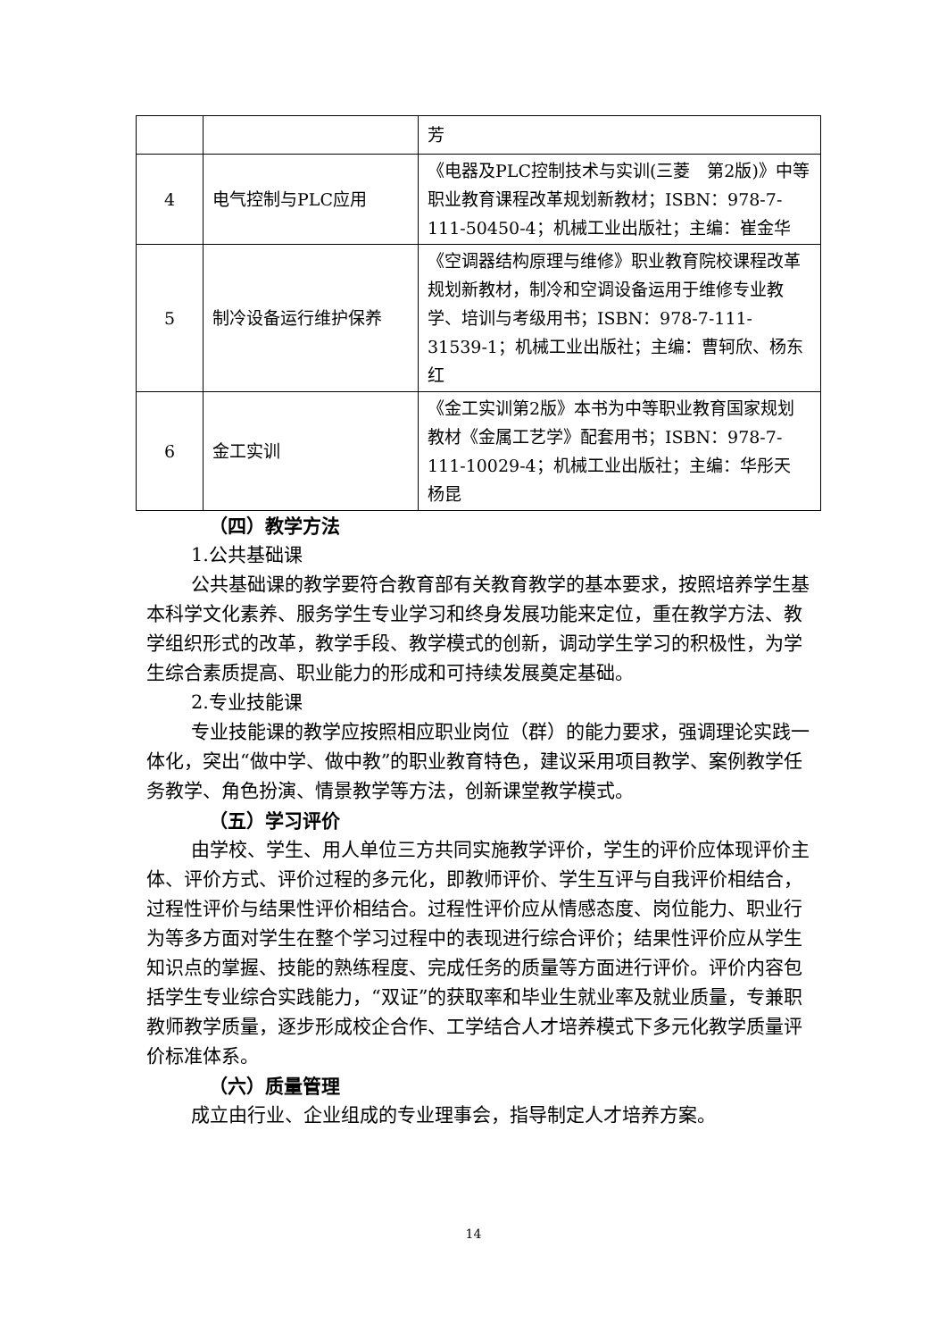| | | 芳 |
| 4 | 电气控制与PLC应用 | 《电器及PLC控制技术与实训(三菱 第2版)》中等职业教育课程改革规划新教材；ISBN：978-7-111-50450-4；机械工业出版社；主编：崔金华 |
| 5 | 制冷设备运行维护保养 | 《空调器结构原理与维修》职业教育院校课程改革规划新教材，制冷和空调设备运用于维修专业教学、培训与考级用书；ISBN：978-7-111-31539-1；机械工业出版社；主编：曹轲欣、杨东红 |
| 6 | 金工实训 | 《金工实训第2版》本书为中等职业教育国家规划教材《金属工艺学》配套用书；ISBN：978-7-111-10029-4；机械工业出版社；主编：华彤天 杨昆 |
（四）教学方法
1.公共基础课
公共基础课的教学要符合教育部有关教育教学的基本要求，按照培养学生基本科学文化素养、服务学生专业学习和终身发展功能来定位，重在教学方法、教学组织形式的改革，教学手段、教学模式的创新，调动学生学习的积极性，为学生综合素质提高、职业能力的形成和可持续发展奠定基础。
2.专业技能课
专业技能课的教学应按照相应职业岗位（群）的能力要求，强调理论实践一体化，突出“做中学、做中教”的职业教育特色，建议采用项目教学、案例教学任务教学、角色扮演、情景教学等方法，创新课堂教学模式。
（五）学习评价
由学校、学生、用人单位三方共同实施教学评价，学生的评价应体现评价主体、评价方式、评价过程的多元化，即教师评价、学生互评与自我评价相结合，过程性评价与结果性评价相结合。过程性评价应从情感态度、岗位能力、职业行为等多方面对学生在整个学习过程中的表现进行综合评价；结果性评价应从学生知识点的掌握、技能的熟练程度、完成任务的质量等方面进行评价。评价内容包括学生专业综合实践能力，“双证”的获取率和毕业生就业率及就业质量，专兼职教师教学质量，逐步形成校企合作、工学结合人才培养模式下多元化教学质量评价标准体系。
（六）质量管理
成立由行业、企业组成的专业理事会，指导制定人才培养方案。
14